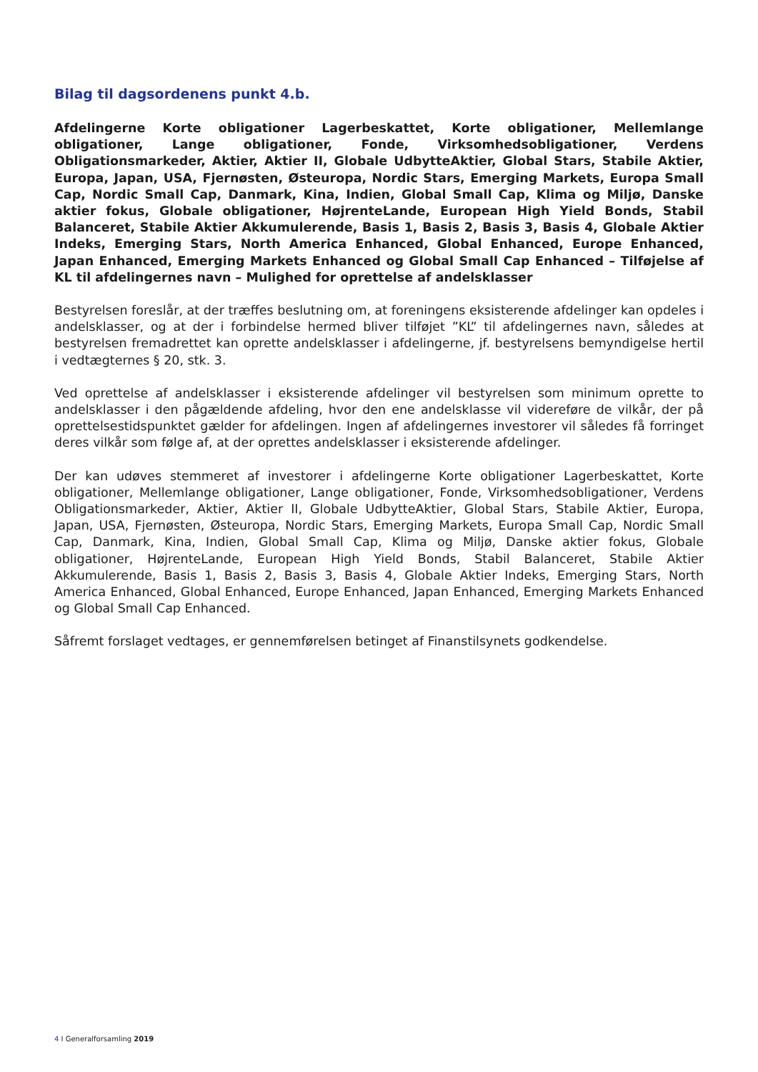Bilag til dagsordenens punkt 4.b.
Afdelingerne Korte obligationer Lagerbeskattet, Korte obligationer, Mellemlange obligationer, Lange obligationer, Fonde, Virksomhedsobligationer, Verdens Obligationsmarkeder, Aktier, Aktier II, Globale UdbytteAktier, Global Stars, Stabile Aktier, Europa, Japan, USA, Fjernøsten, Østeuropa, Nordic Stars, Emerging Markets, Europa Small Cap, Nordic Small Cap, Danmark, Kina, Indien, Global Small Cap, Klima og Miljø, Danske aktier fokus, Globale obligationer, HøjrenteLande, European High Yield Bonds, Stabil Balanceret, Stabile Aktier Akkumulerende, Basis 1, Basis 2, Basis 3, Basis 4, Globale Aktier Indeks, Emerging Stars, North America Enhanced, Global Enhanced, Europe Enhanced, Japan Enhanced, Emerging Markets Enhanced og Global Small Cap Enhanced – Tilføjelse af KL til afdelingernes navn – Mulighed for oprettelse af andelsklasser
Bestyrelsen foreslår, at der træffes beslutning om, at foreningens eksisterende afdelinger kan opdeles i andelsklasser, og at der i forbindelse hermed bliver tilføjet ”KL” til afdelingernes navn, således at bestyrelsen fremadrettet kan oprette andelsklasser i afdelingerne, jf. bestyrelsens bemyndigelse hertil i vedtægternes § 20, stk. 3.
Ved oprettelse af andelsklasser i eksisterende afdelinger vil bestyrelsen som minimum oprette to andelsklasser i den pågældende afdeling, hvor den ene andelsklasse vil videreføre de vilkår, der på oprettelsestidspunktet gælder for afdelingen. Ingen af afdelingernes investorer vil således få forringet deres vilkår som følge af, at der oprettes andelsklasser i eksisterende afdelinger.
Der kan udøves stemmeret af investorer i afdelingerne Korte obligationer Lagerbeskattet, Korte obligationer, Mellemlange obligationer, Lange obligationer, Fonde, Virksomhedsobligationer, Verdens Obligationsmarkeder, Aktier, Aktier II, Globale UdbytteAktier, Global Stars, Stabile Aktier, Europa, Japan, USA, Fjernøsten, Østeuropa, Nordic Stars, Emerging Markets, Europa Small Cap, Nordic Small Cap, Danmark, Kina, Indien, Global Small Cap, Klima og Miljø, Danske aktier fokus, Globale obligationer, HøjrenteLande, European High Yield Bonds, Stabil Balanceret, Stabile Aktier Akkumulerende, Basis 1, Basis 2, Basis 3, Basis 4, Globale Aktier Indeks, Emerging Stars, North America Enhanced, Global Enhanced, Europe Enhanced, Japan Enhanced, Emerging Markets Enhanced og Global Small Cap Enhanced.
Såfremt forslaget vedtages, er gennemførelsen betinget af Finanstilsynets godkendelse.
4 I Generalforsamling 2019